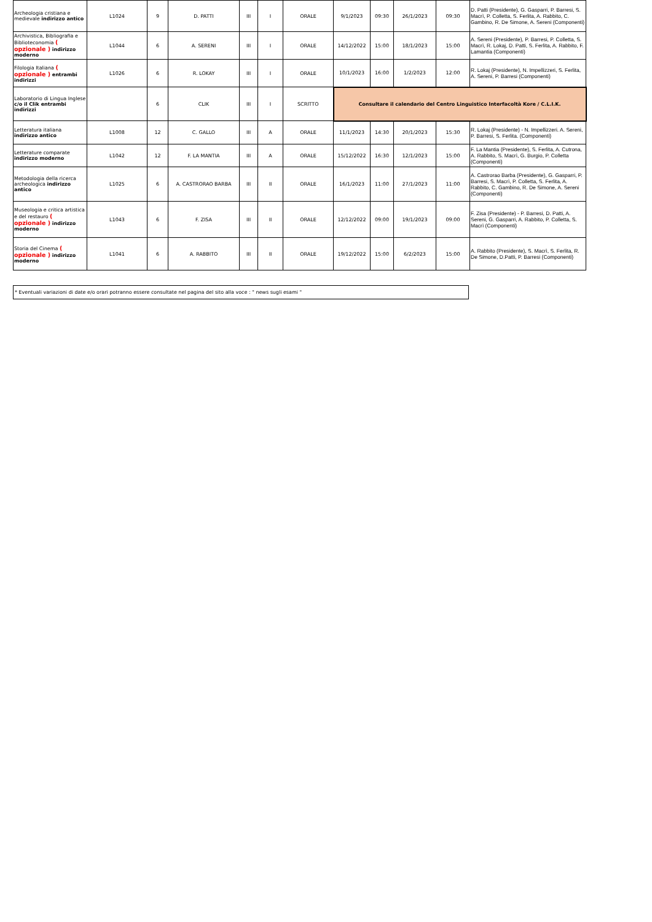| Archeologia cristiana e medievale indirizzo antico | L1024 | 9 | D. PATTI | III | I | ORALE | 9/1/2023 | 09:30 | 26/1/2023 | 09:30 | D. Patti (Presidente), G. Gasparri, P. Barresi, S. Macrì, P. Colletta, S. Ferlita, A. Rabbito, C. Gambino, R. De Simone, A. Sereni (Componenti) |
| Archivistica, Bibliografia e Biblioteconomia ( opzionale ) indirizzo moderno | L1044 | 6 | A. SERENI | III | I | ORALE | 14/12/2022 | 15:00 | 18/1/2023 | 15:00 | A. Sereni (Presidente), P. Barresi, P. Colletta, S. Macrì, R. Lokaj, D. Patti, S. Ferlita, A. Rabbito, F. Lamantia (Componenti) |
| Filologia Italiana ( opzionale ) entrambi indirizzi | L1026 | 6 | R. LOKAY | III | I | ORALE | 10/1/2023 | 16:00 | 1/2/2023 | 12:00 | R. Lokaj (Presidente), N. Impellizzeri, S. Ferlita, A. Sereni, P. Barresi (Componenti) |
| Laboratorio di Lingua Inglese c/o il Clik entrambi indirizzi | | 6 | CLIK | III | I | SCRITTO | Consultare il calendario del Centro Linguistico Interfacoltà Kore / C.L.I.K. | | | | |
| Letteratura italiana indirizzo antico | L1008 | 12 | C. GALLO | III | A | ORALE | 11/1/2023 | 14:30 | 20/1/2023 | 15:30 | R. Lokaj (Presidente) - N. Impellizzeri. A. Sereni, P. Barresi, S. Ferlita. (Componenti) |
| Letterature comparate indirizzo moderno | L1042 | 12 | F. LA MANTIA | III | A | ORALE | 15/12/2022 | 16:30 | 12/1/2023 | 15:00 | F. La Mantia (Presidente), S. Ferlita, A. Cutrona, A. Rabbito, S. Macrì, G. Burgio, P. Colletta (Componenti) |
| Metodologia della ricerca archeologica indirizzo antico | L1025 | 6 | A. CASTRORAO BARBA | III | II | ORALE | 16/1/2023 | 11:00 | 27/1/2023 | 11:00 | A. Castrorao Barba (Presidente), G. Gasparri, P. Barresi, S. Macrì, P. Colletta, S. Ferlita, A. Rabbito, C. Gambino, R. De Simone, A. Sereni (Componenti) |
| Museologia e critica artistica e del restauro ( opzionale ) indirizzo moderno | L1043 | 6 | F. ZISA | III | II | ORALE | 12/12/2022 | 09:00 | 19/1/2023 | 09:00 | F. Zisa (Presidente) - P. Barresi, D. Patti, A. Sereni, G. Gasparri, A. Rabbito, P. Colletta, S. Macrì (Componenti) |
| Storia del Cinema ( opzionale ) indirizzo moderno | L1041 | 6 | A. RABBITO | III | II | ORALE | 19/12/2022 | 15:00 | 6/2/2023 | 15:00 | A. Rabbito (Presidente), S. Macrì, S. Ferlita, R. De Simone, D.Patti, P. Barresi (Componenti) |
* Eventuali variazioni di date e/o orari potranno essere consultate nel pagina del sito alla voce : " news sugli esami "